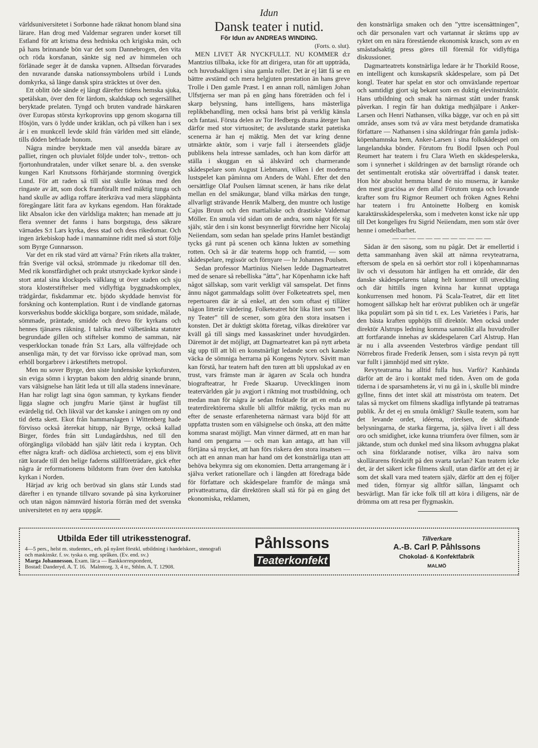Idun
världsuniversitetet i Sorbonne hade räknat honom bland sina lärare. Han drog med Valdemar segraren under korset till Estland för att kristna dess hedniska och krigiska män, och på hans brinnande bön var det som Dannebrogen, den vita och röda korsfanan, sänkte sig ned av himmelen och förlänade seger åt de danska vapnen. Alltsedan förvarades den nuvarande danska nationssymbolens urbild i Lunds domkyrka, så länge dansk spira sträcktes ut över den.
Ett oblitt öde sände ej långt därefter tidens hemska sjuka, spetälskan, över den för lärdom, skaldskap och segersällhet beryktade prelaten. Tyngd och bruten vandrade härskaren över Europas största kyrkoprovins upp genom skogarna till Ifösjön, vars ö lydde under kräklan, och på vilken han i sex år i en munkcell levde skild från världen med sitt elände, tills döden befriade honom.
Några mindre beryktade men väl ansedda bärare av palliet, ringen och pluvialet följde under tolv-, tretton- och fjortonhundratalen, under vilket senare bl. a. den svenske kungen Karl Knutssons förhärjande stormning övergick Lund. För att raden så till sist skulle krönas med den ringaste av ätt, som dock framförallt med mäktig tunga och hand skulle av adliga roffare återkräva vad mera släpphänta föregångare låtit fara av kyrkans egendom. Han föraktade likt Absalon icke den världsliga makten; han menade att ju flera svenner det fanns i hans borgstuga, dess säkrare värnades S:t Lars kyrka, dess stad och dess rikedomar. Och ingen ärkebiskop hade i mannaminne ridit med så stort följe som Byrge Gunnarsson.
Var det en rik stad värd att värna? Från rikets alla trakter, från Sverige väl också, strömmade ju rikedomar till den. Med rik konstfärdighet och prakt utsmyckade kyrkor sände i stort antal sina klockspels välklang ut över staden och sju stora klosterstiftelser med vidlyftiga byggnadskomplex, trädgårdar, fiskdammar etc. bjödo skyddade hemvist för forskning och kontemplation. Runt i de vindlande gatornas korsverkshus bodde skickliga borgare, som snidade, målade, sömmade, präntade, smidde och drevo för kyrkans och hennes tjänares räkning. I talrika med välbetänkta statuter begrundade gillen och stiftelser kommo de samman, när vesperklockan tonade från S:t Lars, alla välfrejdade och ansenliga män, ty det var förvisso icke oprövad man, som erhöll borgarbrev i ärkestiftets metropol.
Men nu sover Byrge, den siste lundensiske kyrkofursten, sin eviga sömn i kryptan bakom den aldrig sinande brunn, vars välsignelse han låtit leda ut till alla stadens innevånare. Han har roligt lagt sina ögon samman, ty kyrkans fiender ligga slagne och jungfru Marie tjänst är hugfäst till evärdelig tid. Och likväl var det kanske i aningen om ny ond tid detta skett. Ekot från hammarslagen i Wittenberg hade förvisso också återekat hitupp, när Byrge, också kallad Birger, fördes från sitt Lundagårdshus, ned till den oförgängliga vilobädd han själv låtit reda i kryptan. Och efter några kraft- och dådlösa archietecti, som ej ens blivit rätt korade till den helige faderns ställföreträdare, gick efter några år reformationens bildstorm fram över den katolska kyrkan i Norden.
Härjad av krig och berövad sin glans står Lunds stad därefter i en tynande tillvaro sovande på sina kyrkoruiner och utan någon nämnvärd historia förrän med det svenska universitetet en ny aera uppgår.
Dansk teater i nutid.
För Idun av ANDREAS WINDING.
(Forts. o. slut).
MEN LIVET ÄR NYCKFULLT. NU KOMMER d:r Mantzius tillbaka, icke för att dirigera, utan för att uppträda, och huvudsakligen i sina gamla roller. Det är ej lätt få se en bättre avstämd och mera helgjuten prestation än hans greve Trolle i Den gamle Præst. I en annan roll, nämligen Johan Ulfstjerna ser man på en gång hans företräden och fel i skarp belysning, hans intelligens, hans mästerliga replikbehandling, men också hans brist på verklig känsla och fantasi. Första delen av Tor Hedbergs drama återger han därför med stor virtuositet; de avslutande starkt patetiska scenerna är han ej mäktig. Men det var kring denne utmärkte aktör, som i varje fall i återseendets glädje publikens hela intresse samlades, och han kom därför att ställa i skuggan en så älskvärd och charmerande skådespelare som August Liebmann, vilken i det moderna lustspelet kan påminna om Anders de Wahl. Efter det den oersättlige Olaf Poulsen lämnat scenen, är hans rike delat mellan en del småkungar, bland vilka märkas den tunge, allvarligt strävande Henrik Malberg, den muntre och lustige Cajus Bruun och den martialiske och drastiske Valdemar Möller. En smula vid sidan om de andra, som något för sig själv, står den i sin konst besynnerligt förvridne herr Nicolaj Neiiendam, som sedan han spelade prins Hamlet beständigt tycks gå runt på scenen och känna lukten av something rotten. Och så är där teaterns hopp och framtid, — som skådespelare, regissör och förnyare — hr Johannes Poulsen.
Sedan professor Martinius Nielsen ledde Dagmarteatret med de senare så rebelliska ”åtta”, har Köpenhamn icke haft något sällskap, som varit verkligt väl samspelat. Det finns ännu något gammaldags solitt över Folketeatrets spel, men repertoaren där är så enkel, att den som oftast ej tillåter någon litterär värdering. Folketeatret hör lika litet som ”Det ny Teater” till de scener, som göra den stora insatsen i konsten. Det är duktigt skötta företag, vilkas direktörer var kväll gå till sängs med kassaskrinet under huvudgärden. Däremot är det möjligt, att Dagmarteatret kan på nytt arbeta sig upp till att bli en konstnärligt ledande scen och kanske väcka de sömniga herrarna på Kongens Nytorv. Såvitt man kan förstå, har teatern haft den turen att bli uppslukad av en trust, vars främste man är ägaren av Scala och hundra biografteatrar, hr Frede Skaarup. Utvecklingen inom teatervärlden går ju avgjort i riktning mot trustbildning, och medan man för några år sedan fruktade för att en enda av teaterdirektörerna skulle bli alltför mäktig, tycks man nu efter de senaste erfarenheterna närmast vara böjd för att uppfatta trusten som en välsignelse och önska, att den måtte komma snarast möjligt. Man vinner därmed, att en man har hand om pengarna — och man kan antaga, att han vill förtjäna så mycket, att han förs riskera den stora insatsen — och att en annan man har hand om det konstnärliga utan att behöva bekymra sig om ekonomien. Detta arrangemang är i själva verket rationellare och i längden att föredraga både för författare och skådespelare framför de många små privatteatrarna, där direktören skall stå för på en gång det ekonomiska, reklamen,
den konstnärliga smaken och den ”yttre iscensättningen”, och där personalen vart och vartannat år skräms upp av ryktet om en nära förestående ekonomisk krasch, som av en småstadsaktig press göres till föremål för vidlyftiga diskussioner.
Dagmarteatrets konstnärliga ledare är hr Thorkild Roose, en intelligent och kunskapsrik skådespelare, som på Det kongl. Teater har spelat en stor och omväxlande repertoar och samtidigt gjort sig bekant som en duktig elevinstruktör. Hans utbildning och smak ha närmast stått under fransk påverkan. I regin får han duktiga medhjälpare i Anker-Larsen och Henri Nathansen, vilka bägge, var och en på sitt område, anses som två av våra mest betydande dramatiska författare — Nathansen i sina skildringar från gamla judisk-köpenhamnska hem, Anker-Larsen i sina folkskådespel om langelandska bönder. Förutom fru Bodil Ipsen och Poul Reumert har teatern i fru Clara Wieth en skådespelerska, som i synnerhet i skildringen av det barnsligt rörande och det sentimentalt erotiska står oöverträffad i dansk teater. Hon hör absolut hemma bland de nio muserna, är kanske den mest graciösa av dem alla! Förutom unga och lovande krafter som fru Rigmor Reumert och fröken Agnes Rehni har teatern i fru Antoinette Holberg en komisk karaktärsskådespelerska, som i medveten konst icke når upp till Det kongeliges fru Sigrid Neiiendam, men som står över henne i omedelbarhet.
— — — — — — — — — — — —
Sådan är den säsong, som nu pågår. Det är emellertid i detta sammanhang även skäl att nämna revyteatrarna, eftersom de spela en så oerhört stor roll i köpenhamnarnas liv och vi dessutom här äntligen ha ett område, där den danske skådespelarens talang helt kommer till utveckling och där hittills ingen kvinna har kunnat upptaga konkurrensen med honom. På Scala-Teatret, där ett litet homogent sällskap helt har erövrat publiken och är ungefär lika populärt som på sin tid t. ex. Les Varietées i Paris, har den bästa kraften upphöjts till direktör. Men också under direktör Alstrups ledning komma sannolikt alla huvudroller att fortfarande innehas av skådespelaren Carl Alstrup. Han är nu i alla avseenden Vesterbros värdige pendant till Nörrebros firade Frederik Jensen, som i sista revyn på nytt var fullt i jämnhöjd med sitt rykte.
Revyteatrarna ha alltid fulla hus. Varför? Kanhända därför att de äro i kontakt med tiden. Även om de goda tiderna i de sparsamhetens år, vi nu gå in i, skulle bli mindre gyllne, finns det intet skäl att misströsta om teatern. Det talas så mycket om filmens skadliga inflytande på teatrarnas publik. Är det ej en smula ömkligt? Skulle teatern, som har det levande ordet, idéerna, rörelsen, de skiftande belysningarna, de starka färgerna, ja, själva livet i all dess oro och smidighet, icke kunna triumfera över filmen, som är jäktande, stum och dunkel med sina liksom avhuggna plakat och sina förklarande notiser, vilka äro naiva som skollärarens förskrift på den svarta tavlan? Kan teatern icke det, är det säkert icke filmens skull, utan därför att det ej är som det skall vara med teatern själv, därför att den ej följer med tiden, förnyar sig alltför sällan, långsamt och besvärligt. Man får icke folk till att köra i diligens, när de drömma om att resa per flygmaskin.
Utbilda Eder till utrikesstenograf.
4—5 pers., helst m. studentex., erh. på nyåret förstkl. utbildning i handelskorr., stenografi och maskinskr. f. sv. tyska o. eng. språken. (Ev. end. sv.)
Marga Johannesson. Exam. lär:a — Bankkorrespondent,
Bostad: Danderyd. A. T. 16. Malmtorg. 3, 4 tr., Sthlm. A. T. 12908.
Påhlssons
Teaterkonfekt
Tillverkare
A.-B. Carl P. Påhlssons
Chokolad- & Konfektfabrik
MALMÖ